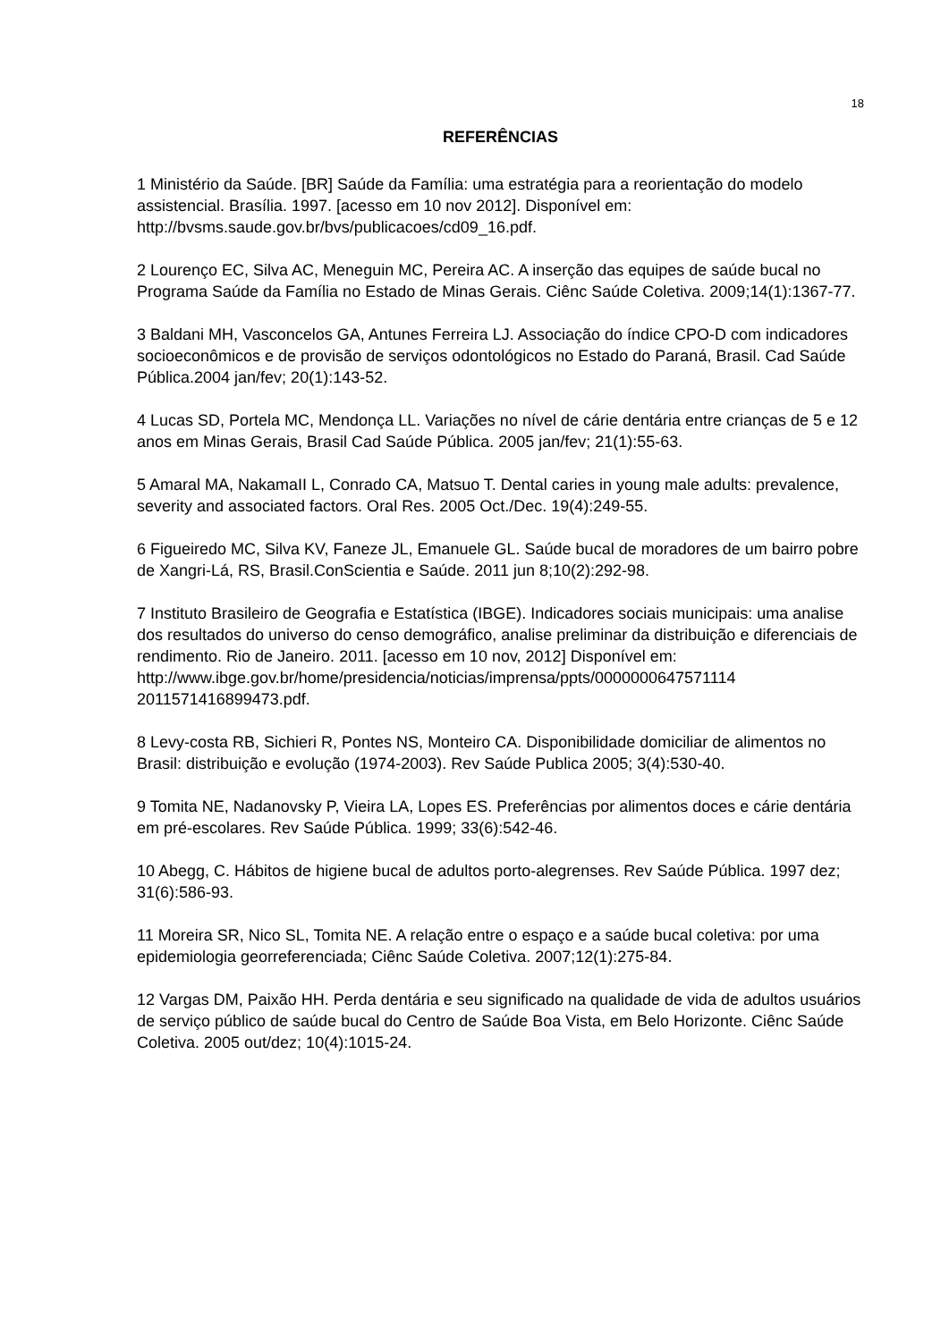18
REFERÊNCIAS
1 Ministério da Saúde. [BR] Saúde da Família: uma estratégia para a reorientação do modelo assistencial. Brasília. 1997. [acesso em 10 nov 2012]. Disponível em: http://bvsms.saude.gov.br/bvs/publicacoes/cd09_16.pdf.
2 Lourenço EC, Silva AC, Meneguin MC, Pereira AC. A inserção das equipes de saúde bucal no Programa Saúde da Família no Estado de Minas Gerais. Ciênc Saúde Coletiva. 2009;14(1):1367-77.
3 Baldani MH, Vasconcelos GA, Antunes Ferreira LJ. Associação do índice CPO-D com indicadores socioeconômicos e de provisão de serviços odontológicos no Estado do Paraná, Brasil. Cad Saúde Pública.2004 jan/fev; 20(1):143-52.
4 Lucas SD, Portela MC, Mendonça LL. Variações no nível de cárie dentária entre crianças de 5 e 12 anos em Minas Gerais, Brasil Cad Saúde Pública. 2005 jan/fev; 21(1):55-63.
5 Amaral MA, NakamaII L, Conrado CA, Matsuo T. Dental caries in young male adults: prevalence, severity and associated factors. Oral Res. 2005 Oct./Dec. 19(4):249-55.
6 Figueiredo MC, Silva KV, Faneze JL, Emanuele GL. Saúde bucal de moradores de um bairro pobre de Xangri-Lá, RS, Brasil.ConScientia e Saúde. 2011 jun 8;10(2):292-98.
7 Instituto Brasileiro de Geografia e Estatística (IBGE). Indicadores sociais municipais: uma analise dos resultados do universo do censo demográfico, analise preliminar da distribuição e diferenciais de rendimento. Rio de Janeiro. 2011. [acesso em 10 nov, 2012] Disponível em:
http://www.ibge.gov.br/home/presidencia/noticias/imprensa/ppts/0000000647571114 2011571416899473.pdf.
8 Levy-costa RB, Sichieri R, Pontes NS, Monteiro CA. Disponibilidade domiciliar de alimentos no Brasil: distribuição e evolução (1974-2003). Rev Saúde Publica 2005; 3(4):530-40.
9 Tomita NE, Nadanovsky P, Vieira LA, Lopes ES. Preferências por alimentos doces e cárie dentária em pré-escolares. Rev Saúde Pública. 1999; 33(6):542-46.
10 Abegg, C. Hábitos de higiene bucal de adultos porto-alegrenses. Rev Saúde Pública. 1997 dez; 31(6):586-93.
11 Moreira SR, Nico SL, Tomita NE. A relação entre o espaço e a saúde bucal coletiva: por uma epidemiologia georreferenciada; Ciênc Saúde Coletiva. 2007;12(1):275-84.
12 Vargas DM, Paixão HH. Perda dentária e seu significado na qualidade de vida de adultos usuários de serviço público de saúde bucal do Centro de Saúde Boa Vista, em Belo Horizonte. Ciênc Saúde Coletiva. 2005 out/dez; 10(4):1015-24.